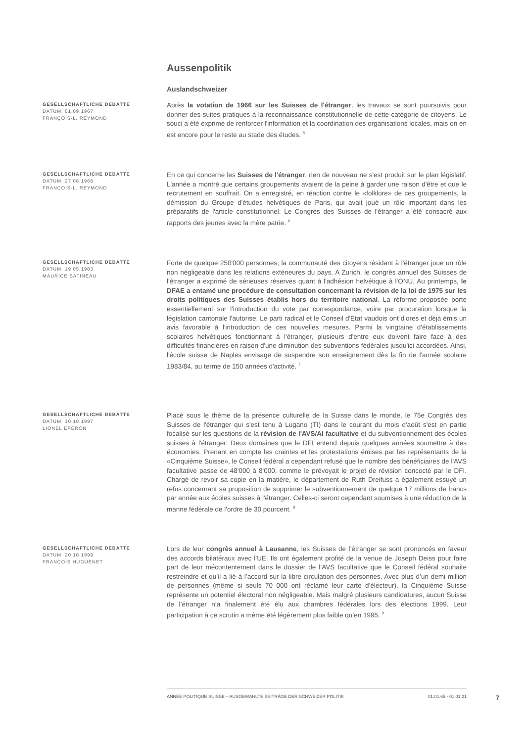Aussenpolitik
Auslandschweizer
GESELLSCHAFTLICHE DEBATTE
DATUM: 01.09.1967
FRANÇOIS-L. REYMOND
Après la votation de 1966 sur les Suisses de l'étranger, les travaux se sont poursuivis pour donner des suites pratiques à la reconnaissance constitutionnelle de cette catégorie de citoyens. Le souci a été exprimé de renforcer l'information et la coordination des organisations locales, mais on en est encore pour le reste au stade des études. <sup>5</sup>
GESELLSCHAFTLICHE DEBATTE
DATUM: 27.08.1968
FRANÇOIS-L. REYMOND
En ce qui concerne les Suisses de l'étranger, rien de nouveau ne s'est produit sur le plan législatif. L'année a montré que certains groupements avaient de la peine à garder une raison d'être et que le recrutement en souffrait. On a enregistré, en réaction contre le «folklore» de ces groupements, la démission du Groupe d'études helvétiques de Paris, qui avait joué un rôle important dans les préparatifs de l'article constitutionnel. Le Congrès des Suisses de l'étranger a été consacré aux rapports des jeunes avec la mère patrie. <sup>6</sup>
GESELLSCHAFTLICHE DEBATTE
DATUM: 19.05.1983
MAURICE SATINEAU
Forte de quelque 250'000 personnes; la communauté des citoyens résidant à l'étranger joue un rôle non négligeable dans les relations extérieures du pays. A Zurich, le congrès annuel des Suisses de l'étranger a exprimé de sérieuses réserves quant à l'adhésion helvétique à l'ONU. Au printemps, le DFAE a entamé une procédure de consultation concernant la révision de la loi de 1975 sur les droits politiques des Suisses établis hors du territoire national. La réforme proposée porte essentiellement sur l'introduction du vote par correspondance, voire par procuration lorsque la législation cantonale l'autorise. Le parti radical et le Conseil d'Etat vaudois ont d'ores et déjà émis un avis favorable à l'introduction de ces nouvelles mesures. Parmi la vingtaine d'établissements scolaires helvétiques fonctionnant à l'étranger, plusieurs d'entre eux doivent faire face à des difficultés financières en raison d'une diminution des subventions fédérales jusqu'ici accordées. Ainsi, l'école suisse de Naples envisage de suspendre son enseignement dès la fin de l'année scolaire 1983/84, au terme de 150 années d'activité. <sup>7</sup>
GESELLSCHAFTLICHE DEBATTE
DATUM: 10.10.1997
LIONEL EPERON
Placé sous le thème de la présence culturelle de la Suisse dans le monde, le 75e Congrès des Suisses de l'étranger qui s'est tenu à Lugano (TI) dans le courant du mois d'août s'est en partie focalisé sur les questions de la révision de l'AVS/AI facultative et du subventionnement des écoles suisses à l'étranger: Deux domaines que le DFI entend depuis quelques années soumettre à des économies. Prenant en compte les craintes et les protestations émises par les représentants de la «Cinquième Suisse», le Conseil fédéral a cependant refusé que le nombre des bénéficiaires de l'AVS facultative passe de 48'000 à 8'000, comme le prévoyait le projet de révision concocté par le DFI. Chargé de revoir sa copie en la matière, le département de Ruth Dreifuss a également essuyé un refus concernant sa proposition de supprimer le subventionnement de quelque 17 millions de francs par année aux écoles suisses à l'étranger. Celles-ci seront cependant soumises à une réduction de la manne fédérale de l'ordre de 30 pourcent. <sup>8</sup>
GESELLSCHAFTLICHE DEBATTE
DATUM: 20.10.1999
FRANÇOIS HUGUENET
Lors de leur congrès annuel à Lausanne, les Suisses de l’étranger se sont prononcés en faveur des accords bilatéraux avec l’UE. Ils ont également profité de la venue de Joseph Deiss pour faire part de leur mécontentement dans le dossier de l’AVS facultative que le Conseil fédéral souhaite restreindre et qu’il a lié à l’accord sur la libre circulation des personnes. Avec plus d’un demi million de personnes (même si seuls 70 000 ont réclamé leur carte d’électeur), la Cinquième Suisse représente un potentiel électoral non négligeable. Mais malgré plusieurs candidatures, aucun Suisse de l’étranger n’a finalement été élu aux chambres fédérales lors des élections 1999. Leur participation à ce scrutin a même été légèrement plus faible qu’en 1995. <sup>9</sup>
ANNÉE POLITIQUE SUISSE – AUSGEWÄHLTE BEITRÄGE DER SCHWEIZER POLITIK 01.01.65 - 01.01.21
7